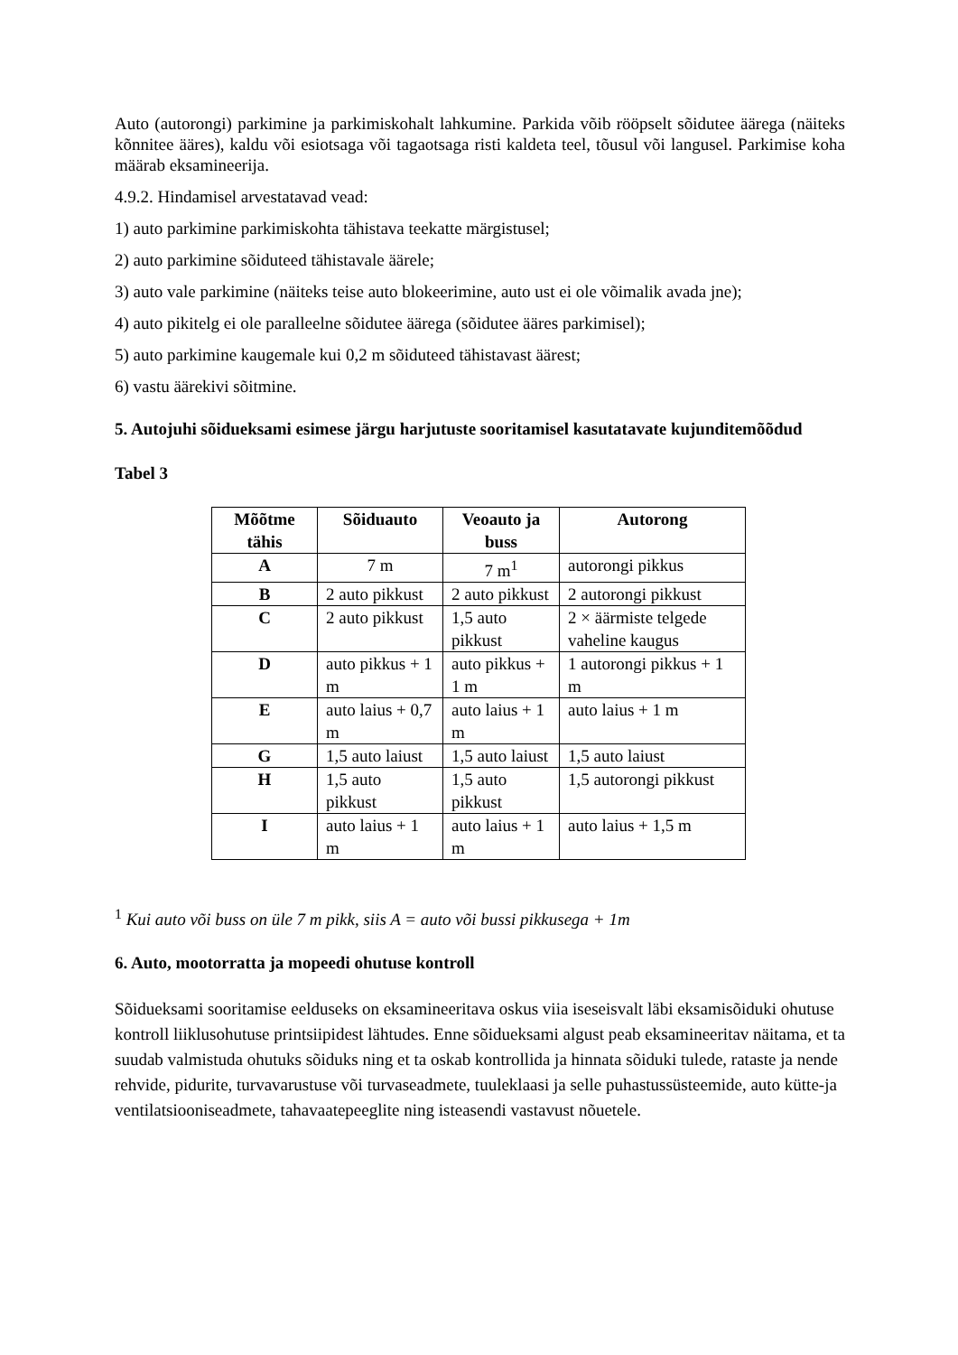Auto (autorongi) parkimine ja parkimiskohalt lahkumine. Parkida võib rööpselt sõidutee äärega (näiteks kõnnitee ääres), kaldu või esiotsaga või tagaotsaga risti kaldeta teel, tõusul või langusel. Parkimise koha määrab eksamineerija.
4.9.2. Hindamisel arvestatavad vead:
1) auto parkimine parkimiskohta tähistava teekatte märgistusel;
2) auto parkimine sõiduteed tähistavale äärele;
3) auto vale parkimine (näiteks teise auto blokeerimine, auto ust ei ole võimalik avada jne);
4) auto pikitelg ei ole paralleelne sõidutee äärega (sõidutee ääres parkimisel);
5) auto parkimine kaugemale kui 0,2 m sõiduteed tähistavast äärest;
6) vastu äärekivi sõitmine.
5. Autojuhi sõidueksami esimese järgu harjutuste sooritamisel kasutatavate kujunditemõõdud
Tabel 3
| Mõõtme tähis | Sõiduauto | Veoauto ja buss | Autorong |
| --- | --- | --- | --- |
| A | 7 m | 7 m<sup>1</sup> | autorongi pikkus |
| B | 2 auto pikkust | 2 auto pikkust | 2 autorongi pikkust |
| C | 2 auto pikkust | 1,5 auto pikkust | 2 × äärmiste telgede vaheline kaugus |
| D | auto pikkus + 1 m | auto pikkus + 1 m | 1 autorongi pikkus + 1 m |
| E | auto laius + 0,7 m | auto laius + 1 m | auto laius + 1 m |
| G | 1,5 auto laiust | 1,5 auto laiust | 1,5 auto laiust |
| H | 1,5 auto pikkust | 1,5 auto pikkust | 1,5 autorongi pikkust |
| I | auto laius + 1 m | auto laius + 1 m | auto laius + 1,5 m |
<sup>1</sup> Kui auto või buss on üle 7 m pikk, siis A = auto või bussi pikkusega + 1m
6. Auto, mootorratta ja mopeedi ohutuse kontroll
Sõidueksami sooritamise eelduseks on eksamineeritava oskus viia iseseisvalt läbi eksamisõiduki ohutuse kontroll liiklusohutuse printsiipidest lähtudes. Enne sõidueksami algust peab eksamineeritav näitama, et ta suudab valmistuda ohutuks sõiduks ning et ta oskab kontrollida ja hinnata sõiduki tulede, rataste ja nende rehvide, pidurite, turvavarustuse või turvaseadmete, tuuleklaasi ja selle puhastussüsteemide, auto kütte-ja ventilatsiooniseadmete, tahavaatepeeglite ning isteasendi vastavust nõuetele.